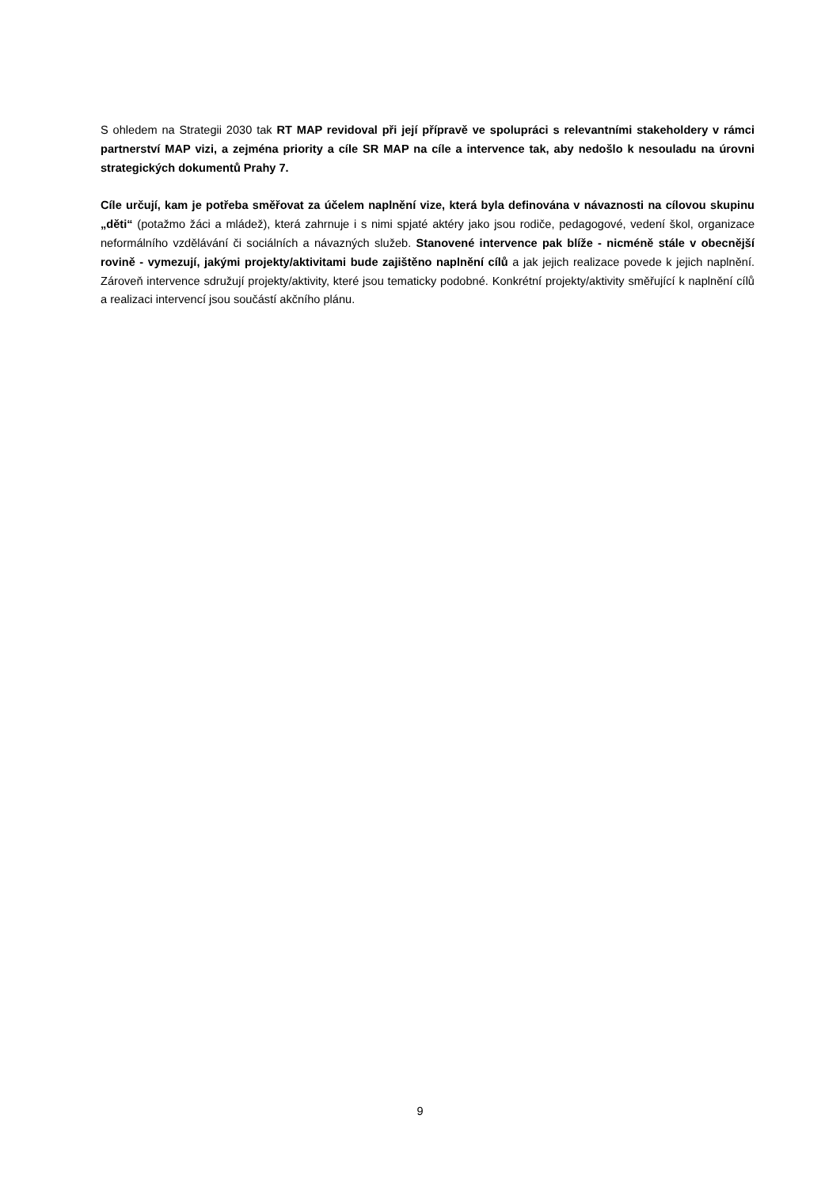S ohledem na Strategii 2030 tak RT MAP revidoval při její přípravě ve spolupráci s relevantními stakeholdery v rámci partnerství MAP vizi, a zejména priority a cíle SR MAP na cíle a intervence tak, aby nedošlo k nesouladu na úrovni strategických dokumentů Prahy 7.
Cíle určují, kam je potřeba směřovat za účelem naplnění vize, která byla definována v návaznosti na cílovou skupinu „děti“ (potažmo žáci a mládež), která zahrnuje i s nimi spjaté aktéry jako jsou rodiče, pedagogové, vedení škol, organizace neformálního vzdělávání či sociálních a návazných služeb. Stanovené intervence pak blíže - nicméně stále v obecnější rovině - vymezují, jakými projekty/aktivitami bude zajištěno naplnění cílů a jak jejich realizace povede k jejich naplnění. Zároveň intervence sdružují projekty/aktivity, které jsou tematicky podobné. Konkrétní projekty/aktivity směřující k naplnění cílů a realizaci intervencí jsou součástí akčního plánu.
9